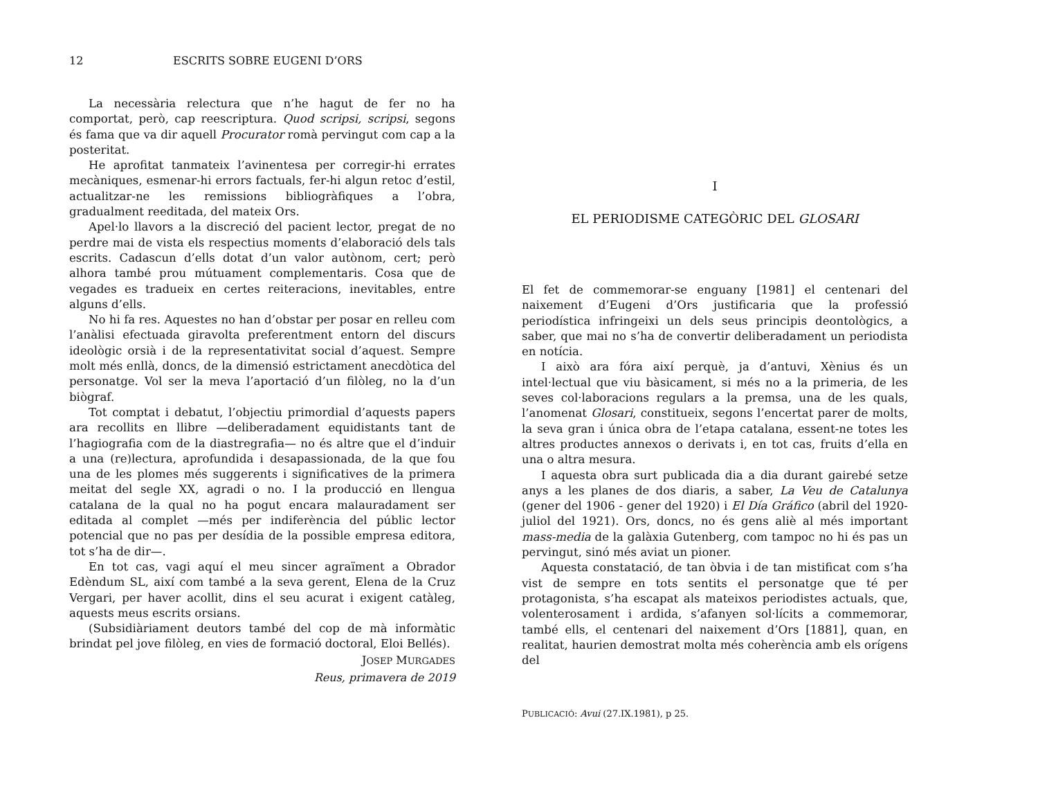12 ESCRITS SOBRE EUGENI D’ORS
La necessària relectura que n’he hagut de fer no ha comportat, però, cap reescriptura. Quod scripsi, scripsi, segons és fama que va dir aquell Procurator romà pervingut com cap a la posteritat.
He aprofitat tanmateix l’avinentesa per corregir-hi errates mecàniques, esmenar-hi errors factuals, fer-hi algun retoc d’estil, actualitzar-ne les remissions bibliogràfiques a l’obra, gradualment reeditada, del mateix Ors.
Apel·lo llavors a la discreció del pacient lector, pregat de no perdre mai de vista els respectius moments d’elaboració dels tals escrits. Cadascun d’ells dotat d’un valor autònom, cert; però alhora també prou mútuament complementaris. Cosa que de vegades es tradueix en certes reiteracions, inevitables, entre alguns d’ells.
No hi fa res. Aquestes no han d’obstar per posar en relleu com l’anàlisi efectuada giravolta preferentment entorn del discurs ideològic orsià i de la representativitat social d’aquest. Sempre molt més enllà, doncs, de la dimensió estrictament anecdòtica del personatge. Vol ser la meva l’aportació d’un filòleg, no la d’un biògraf.
Tot comptat i debatut, l’objectiu primordial d’aquests papers ara recollits en llibre —deliberadament equidistants tant de l’hagiografia com de la diastregrafia— no és altre que el d’induir a una (re)lectura, aprofundida i desapassionada, de la que fou una de les plomes més suggerents i significatives de la primera meitat del segle XX, agradi o no. I la producció en llengua catalana de la qual no ha pogut encara malauradament ser editada al complet —més per indiferència del públic lector potencial que no pas per desídia de la possible empresa editora, tot s’ha de dir—.
En tot cas, vagi aquí el meu sincer agraïment a Obrador Edèndum SL, així com també a la seva gerent, Elena de la Cruz Vergari, per haver acollit, dins el seu acurat i exigent catàleg, aquests meus escrits orsians.
(Subsidiàriament deutors també del cop de mà informàtic brindat pel jove filòleg, en vies de formació doctoral, Eloi Bellés).
JOSEP MURGADES
Reus, primavera de 2019
I
EL PERIODISME CATEGÒRIC DEL GLOSARI
El fet de commemorar-se enguany [1981] el centenari del naixement d’Eugeni d’Ors justificaria que la professió periodística infringeixi un dels seus principis deontològics, a saber, que mai no s’ha de convertir deliberadament un periodista en notícia.
I això ara fóra així perquè, ja d’antuvi, Xènius és un intel·lectual que viu bàsicament, si més no a la primeria, de les seves col·laboracions regulars a la premsa, una de les quals, l’anomenat Glosari, constitueix, segons l’encertat parer de molts, la seva gran i única obra de l’etapa catalana, essent-ne totes les altres productes annexos o derivats i, en tot cas, fruits d’ella en una o altra mesura.
I aquesta obra surt publicada dia a dia durant gairebé setze anys a les planes de dos diaris, a saber, La Veu de Catalunya (gener del 1906 - gener del 1920) i El Día Gráfico (abril del 1920-juliol del 1921). Ors, doncs, no és gens aliè al més important mass-media de la galàxia Gutenberg, com tampoc no hi és pas un pervingut, sinó més aviat un pioner.
Aquesta constatació, de tan òbvia i de tan mistificat com s’ha vist de sempre en tots sentits el personatge que té per protagonista, s’ha escapat als mateixos periodistes actuals, que, volenterosament i ardida, s’afanyen sol·lícits a commemorar, també ells, el centenari del naixement d’Ors [1881], quan, en realitat, haurien demostrat molta més coherència amb els orígens del
PUBLICACIÓ: Avui (27.IX.1981), p 25.